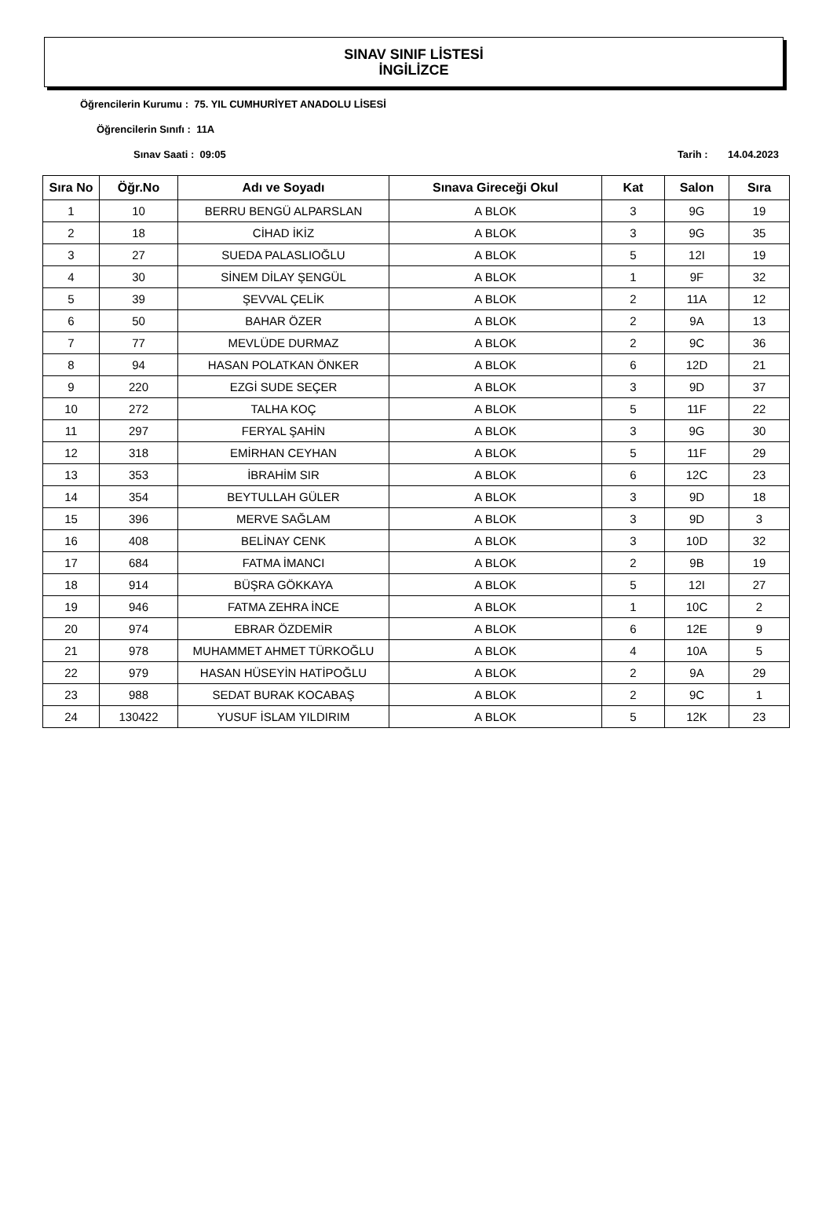SINAV SINIF LİSTESİ
İNGİLİZCE
Öğrencilerin Kurumu : 75. YIL CUMHURİYET ANADOLU LİSESİ
Öğrencilerin Sınıfı : 11A
Sınav Saati : 09:05 Tarih : 14.04.2023
| Sıra No | Öğr.No | Adı ve Soyadı | Sınava Gireceği Okul | Kat | Salon | Sıra |
| --- | --- | --- | --- | --- | --- | --- |
| 1 | 10 | BERRU BENGÜ ALPARSLAN | A BLOK | 3 | 9G | 19 |
| 2 | 18 | CİHAD İKİZ | A BLOK | 3 | 9G | 35 |
| 3 | 27 | SUEDA PALASLIOĞLU | A BLOK | 5 | 12I | 19 |
| 4 | 30 | SİNEM DİLAY ŞENGÜL | A BLOK | 1 | 9F | 32 |
| 5 | 39 | ŞEVVAL ÇELİK | A BLOK | 2 | 11A | 12 |
| 6 | 50 | BAHAR ÖZER | A BLOK | 2 | 9A | 13 |
| 7 | 77 | MEVLÜDE DURMAZ | A BLOK | 2 | 9C | 36 |
| 8 | 94 | HASAN POLATKAN ÖNKER | A BLOK | 6 | 12D | 21 |
| 9 | 220 | EZGİ SUDE SEÇER | A BLOK | 3 | 9D | 37 |
| 10 | 272 | TALHA KOÇ | A BLOK | 5 | 11F | 22 |
| 11 | 297 | FERYAL ŞAHİN | A BLOK | 3 | 9G | 30 |
| 12 | 318 | EMİRHAN CEYHAN | A BLOK | 5 | 11F | 29 |
| 13 | 353 | İBRAHİM SIR | A BLOK | 6 | 12C | 23 |
| 14 | 354 | BEYTULLAH GÜLER | A BLOK | 3 | 9D | 18 |
| 15 | 396 | MERVE SAĞLAM | A BLOK | 3 | 9D | 3 |
| 16 | 408 | BELİNAY CENK | A BLOK | 3 | 10D | 32 |
| 17 | 684 | FATMA İMANCI | A BLOK | 2 | 9B | 19 |
| 18 | 914 | BÜŞRA GÖKKAYA | A BLOK | 5 | 12I | 27 |
| 19 | 946 | FATMA ZEHRA İNCE | A BLOK | 1 | 10C | 2 |
| 20 | 974 | EBRAR ÖZDEMİR | A BLOK | 6 | 12E | 9 |
| 21 | 978 | MUHAMMET AHMET TÜRKOĞLU | A BLOK | 4 | 10A | 5 |
| 22 | 979 | HASAN HÜSEYİN HATİPOĞLU | A BLOK | 2 | 9A | 29 |
| 23 | 988 | SEDAT BURAK KOCABAŞ | A BLOK | 2 | 9C | 1 |
| 24 | 130422 | YUSUF İSLAM YILDIRIM | A BLOK | 5 | 12K | 23 |